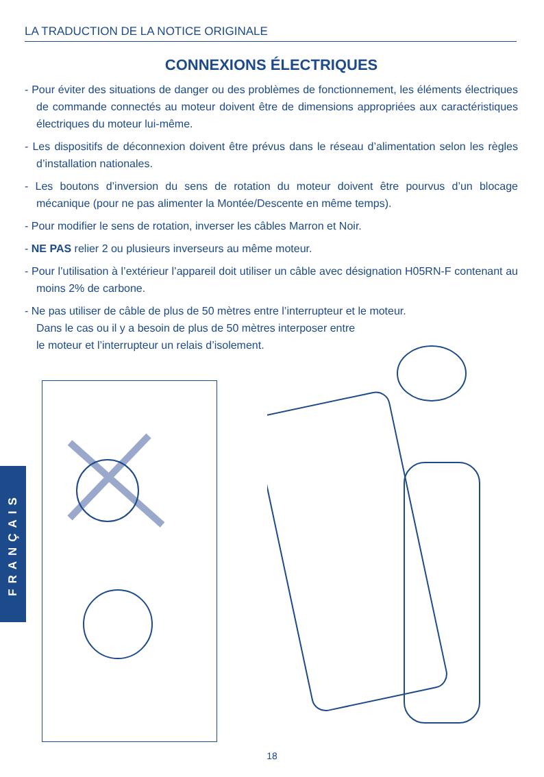LA TRADUCTION DE LA NOTICE ORIGINALE
CONNEXIONS ÉLECTRIQUES
- Pour éviter des situations de danger ou des problèmes de fonctionnement, les éléments électriques de commande connectés au moteur doivent être de dimensions appropriées aux caractéristiques électriques du moteur lui-même.
- Les dispositifs de déconnexion doivent être prévus dans le réseau d’alimentation selon les règles d’installation nationales.
- Les boutons d’inversion du sens de rotation du moteur doivent être pourvus d’un blocage mécanique (pour ne pas alimenter la Montée/Descente en même temps).
- Pour modifier le sens de rotation, inverser les câbles Marron et Noir.
- NE PAS relier 2 ou plusieurs inverseurs au même moteur.
- Pour l’utilisation à l’extérieur l’appareil doit utiliser un câble avec désignation H05RN-F contenant au moins 2% de carbone.
- Ne pas utiliser de câble de plus de 50 mètres entre l’interrupteur et le moteur.
Dans le cas ou il y a besoin de plus de 50 mètres interposer entre
le moteur et l’interrupteur un relais d’isolement.
FRANÇAIS
18